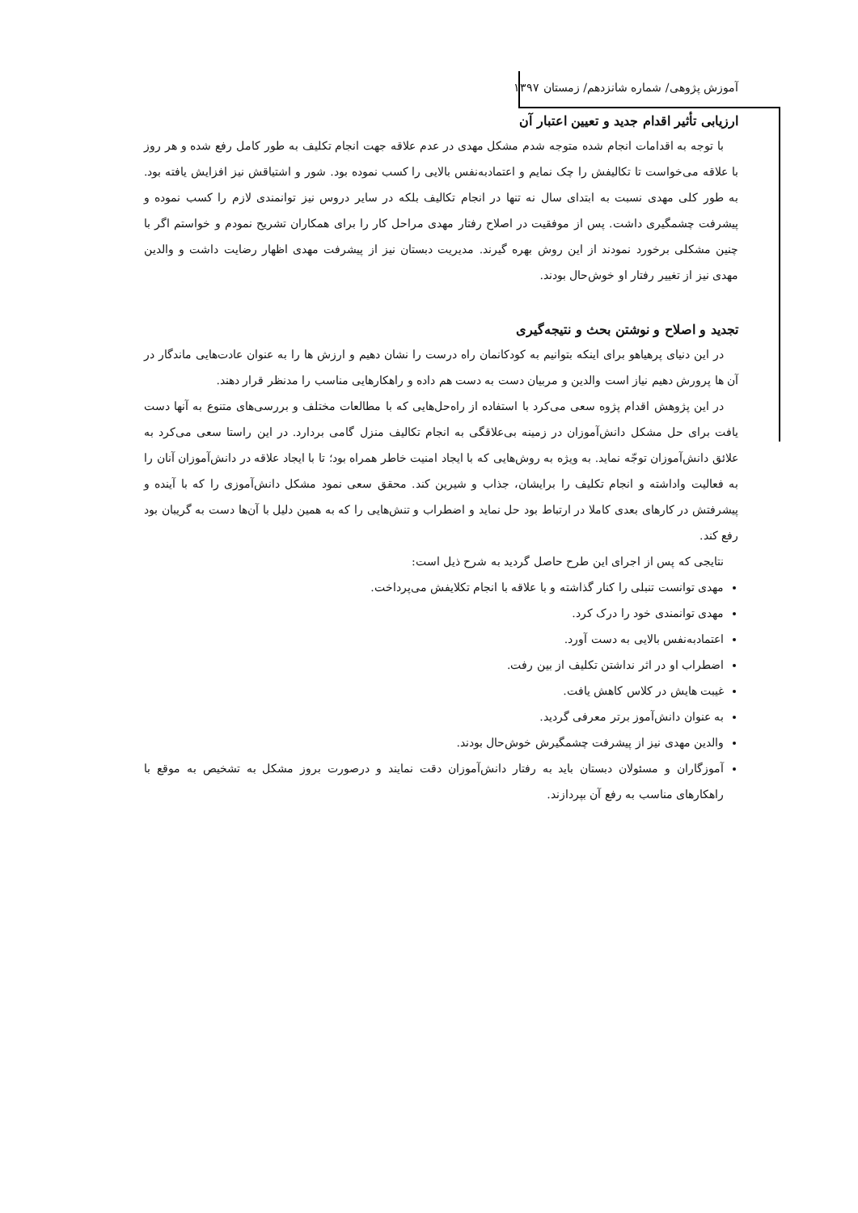آموزش پژوهی/ شماره شانزدهم/ زمستان ۱۳۹۷
ارزیابی تأثیر اقدام جدید و تعیین اعتبار آن
با توجه به اقدامات انجام شده متوجه شدم مشکل مهدی در عدم علاقه جهت انجام تکلیف به طور کامل رفع شده و هر روز با علاقه می‌خواست تا تکالیفش را چک نمایم و اعتمادبه‌نفس بالایی را کسب نموده بود. شور و اشتیاقش نیز افزایش یافته بود. به طور کلی مهدی نسبت به ابتدای سال نه تنها در انجام تکالیف بلکه در سایر دروس نیز توانمندی لازم را کسب نموده و پیشرفت چشمگیری داشت. پس از موفقیت در اصلاح رفتار مهدی مراحل کار را برای همکاران تشریح نمودم و خواستم اگر با چنین مشکلی برخورد نمودند از این روش بهره گیرند. مدیریت دبستان نیز از پیشرفت مهدی اظهار رضایت داشت و والدین مهدی نیز از تغییر رفتار او خوش‌حال بودند.
تجدید و اصلاح و نوشتن بحث و نتیجه‌گیری
در این دنیای پرهیاهو برای اینکه بتوانیم به کودکانمان راه درست را نشان دهیم و ارزش ها را به عنوان عادت‌هایی ماندگار در آن ها پرورش دهیم نیاز است والدین و مربیان دست به دست هم داده و راهکارهایی مناسب را مدنظر قرار دهند.
در این پژوهش اقدام پژوه سعی می‌کرد با استفاده از راه‌حل‌هایی که با مطالعات مختلف و بررسی‌های متنوع به آنها دست یافت برای حل مشکل دانش‌آموزان در زمینه بی‌علاقگی به انجام تکالیف منزل گامی بردارد. در این راستا سعی می‌کرد به علائق دانش‌آموزان توجّه نماید. به ویژه به روش‌هایی که با ایجاد امنیت خاطر همراه بود؛ تا با ایجاد علاقه در دانش‌آموزان آنان را به فعالیت واداشته و انجام تکلیف را برایشان، جذاب و شیرین کند. محقق سعی نمود مشکل دانش‌آموزی را که با آینده و پیشرفتش در کارهای بعدی کاملا در ارتباط بود حل نماید و اضطراب و تنش‌هایی را که به همین دلیل با آن‌ها دست به گریبان بود رفع کند.
نتایجی که پس از اجرای این طرح حاصل گردید به شرح ذیل است:
مهدی توانست تنبلی را کنار گذاشته و با علاقه با انجام تکلایفش می‌پرداخت.
مهدی توانمندی خود را درک کرد.
اعتمادبه‌نفس بالایی به دست آورد.
اضطراب او در اثر نداشتن تکلیف از بین رفت.
غیبت هایش در کلاس کاهش یافت.
به عنوان دانش‌آموز برتر معرفی گردید.
والدین مهدی نیز از پیشرفت چشمگیرش خوش‌حال بودند.
آموزگاران و مسئولان دبستان باید به رفتار دانش‌آموزان دقت نمایند و درصورت بروز مشکل به تشخیص به موقع با راهکارهای مناسب به رفع آن بپردازند.